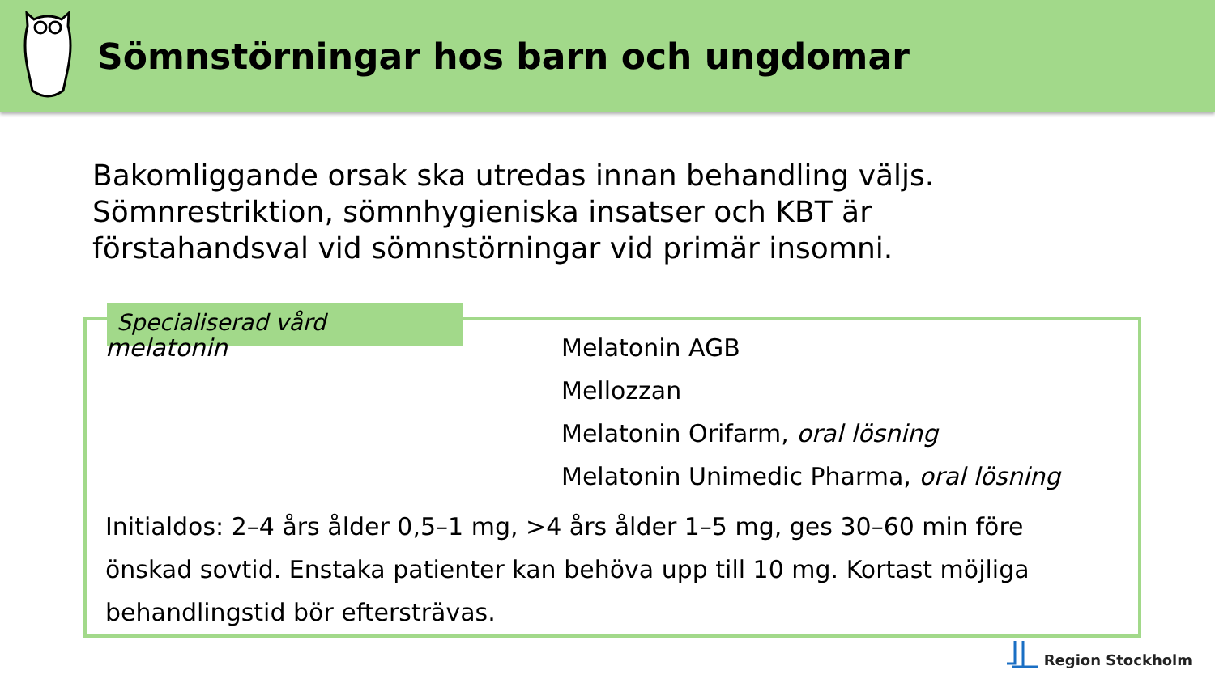Sömnstörningar hos barn och ungdomar
Bakomliggande orsak ska utredas innan behandling väljs.
Sömnrestriktion, sömnhygieniska insatser och KBT är
förstahandsval vid sömnstörningar vid primär insomni.
Specialiserad vård
melatonin
Melatonin AGB
Mellozzan
Melatonin Orifarm, oral lösning
Melatonin Unimedic Pharma, oral lösning
Initialdos: 2–4 års ålder 0,5–1 mg, >4 års ålder 1–5 mg, ges 30–60 min före önskad sovtid. Enstaka patienter kan behöva upp till 10 mg. Kortast möjliga behandlingstid bör eftersträvas.
Region Stockholm